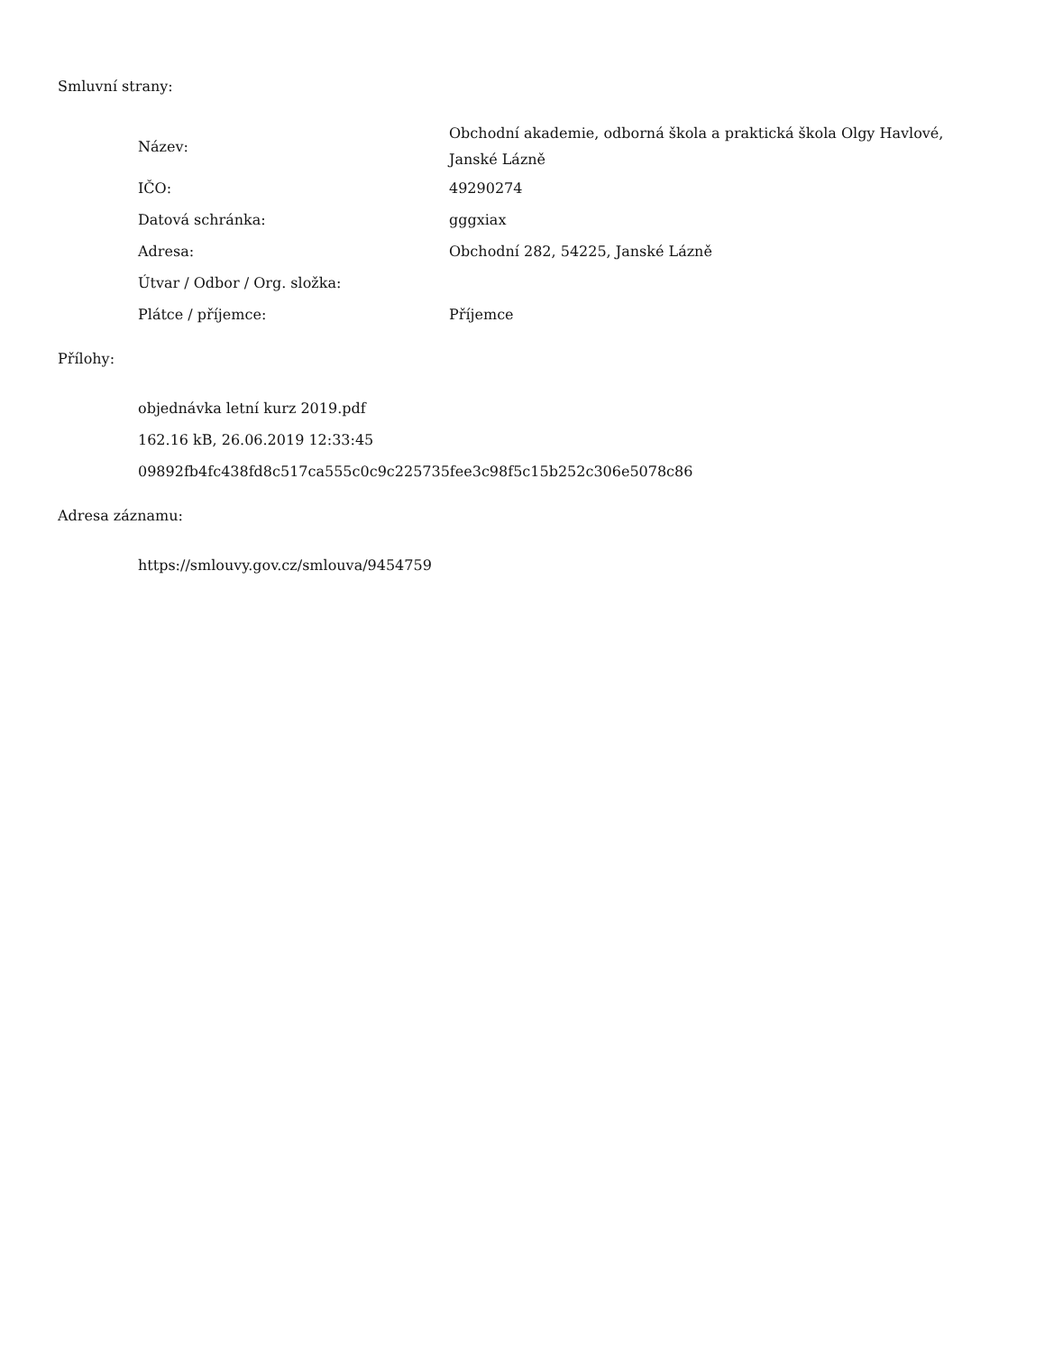Smluvní strany:
| Název: | Obchodní akademie, odborná škola a praktická škola Olgy Havlové, Janské Lázně |
| IČO: | 49290274 |
| Datová schránka: | gggxiax |
| Adresa: | Obchodní 282, 54225, Janské Lázně |
| Útvar / Odbor / Org. složka: | |
| Plátce / příjemce: | Příjemce |
Přílohy:
objednávka letní kurz 2019.pdf
162.16 kB, 26.06.2019 12:33:45
09892fb4fc438fd8c517ca555c0c9c225735fee3c98f5c15b252c306e5078c86
Adresa záznamu:
https://smlouvy.gov.cz/smlouva/9454759